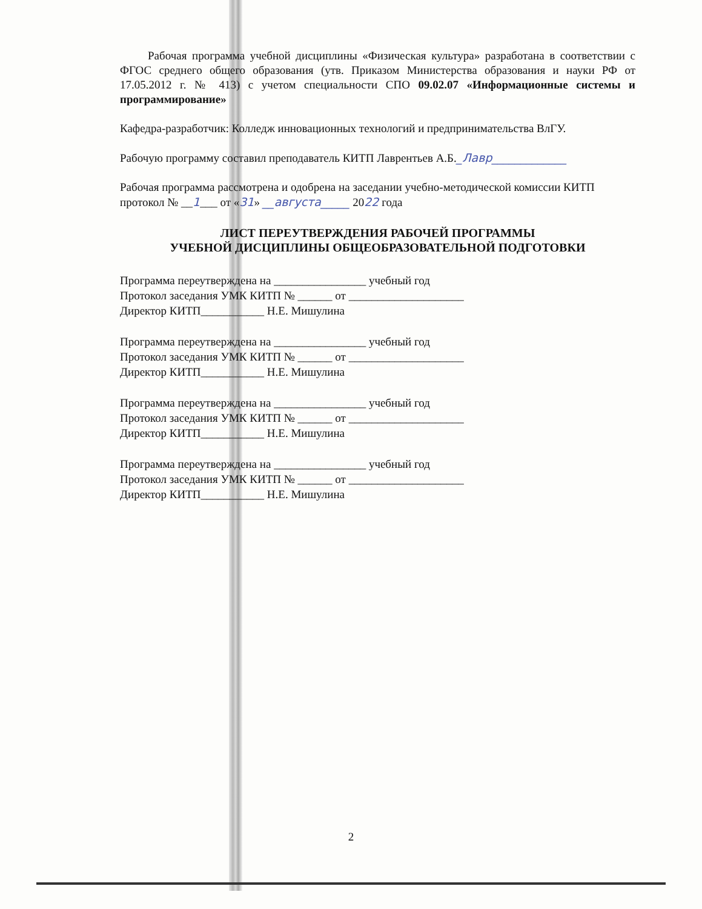Рабочая программа учебной дисциплины «Физическая культура» разработана в соответствии с ФГОС среднего общего образования (утв. Приказом Министерства образования и науки РФ от 17.05.2012 г. № 413) с учетом специальности СПО 09.02.07 «Информационные системы и программирование»
Кафедра-разработчик: Колледж инновационных технологий и предпринимательства ВлГУ.
Рабочую программу составил преподаватель КИТП Лаврентьев А.Б._Лавр_____________
Рабочая программа рассмотрена и одобрена на заседании учебно-методической комиссии КИТП
протокол № __1___ от «31» __августа_____ 2022 года
ЛИСТ ПЕРЕУТВЕРЖДЕНИЯ РАБОЧЕЙ ПРОГРАММЫ
УЧЕБНОЙ ДИСЦИПЛИНЫ ОБЩЕОБРАЗОВАТЕЛЬНОЙ ПОДГОТОВКИ
Программа переутверждена на ________________ учебный год
Протокол заседания УМК КИТП № ______ от ____________________
Директор КИТП___________ Н.Е. Мишулина
Программа переутверждена на ________________ учебный год
Протокол заседания УМК КИТП № ______ от ____________________
Директор КИТП___________ Н.Е. Мишулина
Программа переутверждена на ________________ учебный год
Протокол заседания УМК КИТП № ______ от ____________________
Директор КИТП___________ Н.Е. Мишулина
Программа переутверждена на ________________ учебный год
Протокол заседания УМК КИТП № ______ от ____________________
Директор КИТП___________ Н.Е. Мишулина
2